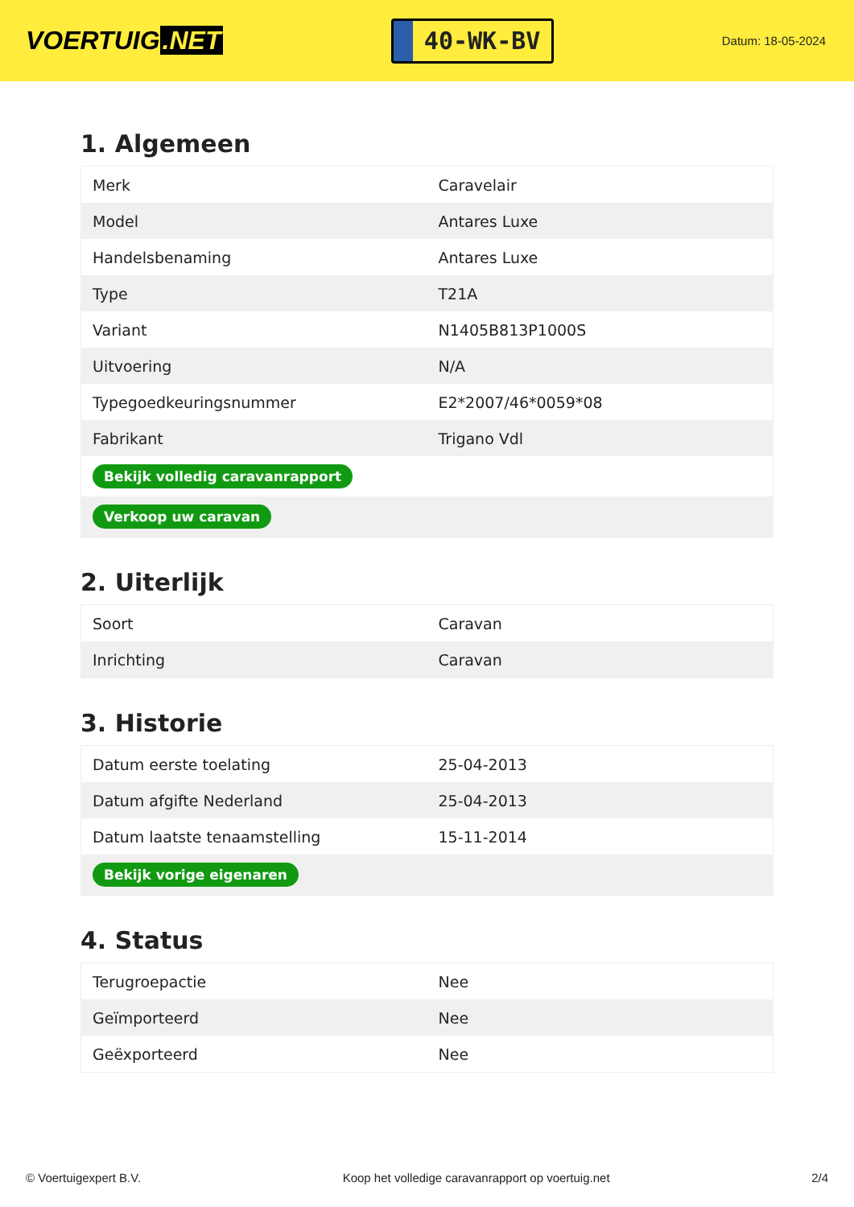VOERTUIG.NET
40-WK-BV
Datum: 18-05-2024
1. Algemeen
| Merk | Caravelair |
| Model | Antares Luxe |
| Handelsbenaming | Antares Luxe |
| Type | T21A |
| Variant | N1405B813P1000S |
| Uitvoering | N/A |
| Typegoedkeuringsnummer | E2*2007/46*0059*08 |
| Fabrikant | Trigano Vdl |
| Bekijk volledig caravanrapport | |
| Verkoop uw caravan | |
2. Uiterlijk
| Soort | Caravan |
| Inrichting | Caravan |
3. Historie
| Datum eerste toelating | 25-04-2013 |
| Datum afgifte Nederland | 25-04-2013 |
| Datum laatste tenaamstelling | 15-11-2014 |
| Bekijk vorige eigenaren | |
4. Status
| Terugroepactie | Nee |
| Geïmporteerd | Nee |
| Geëxporteerd | Nee |
© Voertuigexpert B.V. Koop het volledige caravanrapport op voertuig.net 2/4